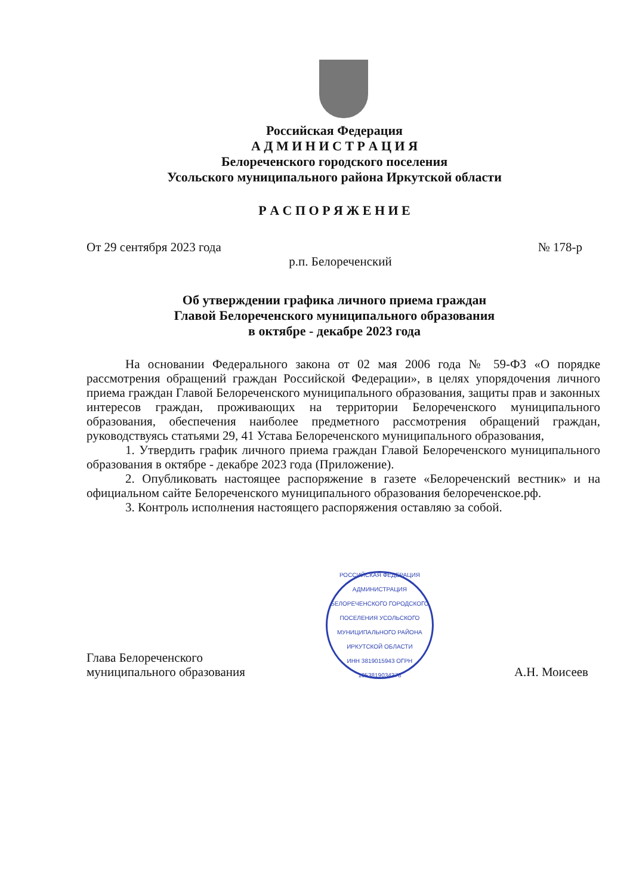Российская Федерация
А Д М И Н И С Т Р А Ц И Я
Белореченского городского поселения
Усольского муниципального района Иркутской области
Р А С П О Р Я Ж Е Н И Е
От 29 сентября 2023 года № 178-р
р.п. Белореченский
Об утверждении графика личного приема граждан
Главой Белореченского муниципального образования
в октябре - декабре 2023 года
На основании Федерального закона от 02 мая 2006 года № 59-ФЗ «О порядке рассмотрения обращений граждан Российской Федерации», в целях упорядочения личного приема граждан Главой Белореченского муниципального образования, защиты прав и законных интересов граждан, проживающих на территории Белореченского муниципального образования, обеспечения наиболее предметного рассмотрения обращений граждан, руководствуясь статьями 29, 41 Устава Белореченского муниципального образования,
1. Утвердить график личного приема граждан Главой Белореченского муниципального образования в октябре - декабре 2023 года (Приложение).
2. Опубликовать настоящее распоряжение в газете «Белореченский вестник» и на официальном сайте Белореченского муниципального образования белореченское.рф.
3. Контроль исполнения настоящего распоряжения оставляю за собой.
Глава Белореченского
муниципального образования
РОССИЙСКАЯ ФЕДЕРАЦИЯ
АДМИНИСТРАЦИЯ БЕЛОРЕЧЕНСКОГО ГОРОДСКОГО ПОСЕЛЕНИЯ УСОЛЬСКОГО МУНИЦИПАЛЬНОГО РАЙОНА ИРКУТСКОЙ ОБЛАСТИ
ИНН 3819015943 ОГРН 1053819034378
А.Н. Моисеев